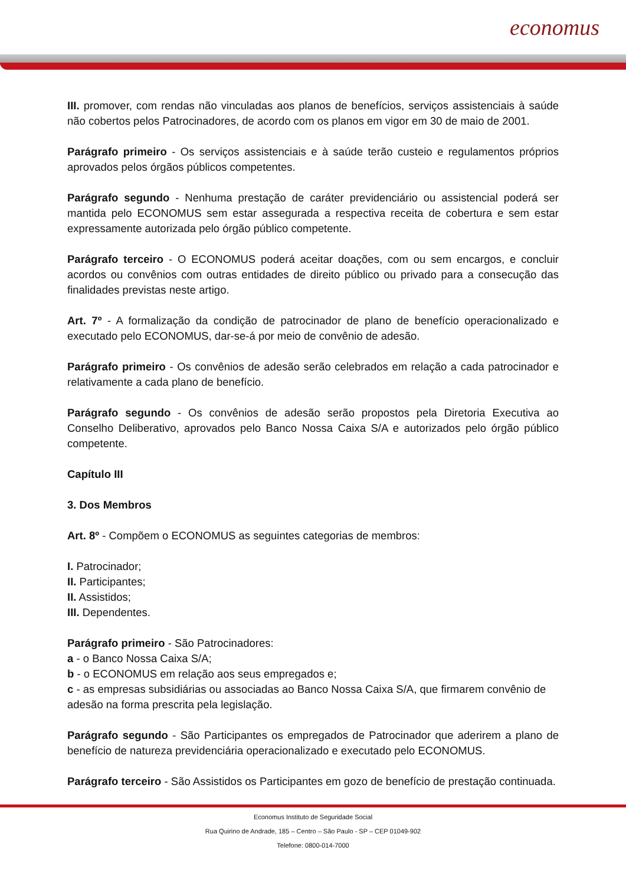economus
III. promover, com rendas não vinculadas aos planos de benefícios, serviços assistenciais à saúde não cobertos pelos Patrocinadores, de acordo com os planos em vigor em 30 de maio de 2001.
Parágrafo primeiro - Os serviços assistenciais e à saúde terão custeio e regulamentos próprios aprovados pelos órgãos públicos competentes.
Parágrafo segundo - Nenhuma prestação de caráter previdenciário ou assistencial poderá ser mantida pelo ECONOMUS sem estar assegurada a respectiva receita de cobertura e sem estar expressamente autorizada pelo órgão público competente.
Parágrafo terceiro - O ECONOMUS poderá aceitar doações, com ou sem encargos, e concluir acordos ou convênios com outras entidades de direito público ou privado para a consecução das finalidades previstas neste artigo.
Art. 7º - A formalização da condição de patrocinador de plano de benefício operacionalizado e executado pelo ECONOMUS, dar-se-á por meio de convênio de adesão.
Parágrafo primeiro - Os convênios de adesão serão celebrados em relação a cada patrocinador e relativamente a cada plano de benefício.
Parágrafo segundo - Os convênios de adesão serão propostos pela Diretoria Executiva ao Conselho Deliberativo, aprovados pelo Banco Nossa Caixa S/A e autorizados pelo órgão público competente.
Capítulo III
3. Dos Membros
Art. 8º - Compõem o ECONOMUS as seguintes categorias de membros:
I. Patrocinador;
II. Participantes;
II. Assistidos;
III. Dependentes.
Parágrafo primeiro - São Patrocinadores:
a - o Banco Nossa Caixa S/A;
b - o ECONOMUS em relação aos seus empregados e;
c - as empresas subsidiárias ou associadas ao Banco Nossa Caixa S/A, que firmarem convênio de adesão na forma prescrita pela legislação.
Parágrafo segundo - São Participantes os empregados de Patrocinador que aderirem a plano de benefício de natureza previdenciária operacionalizado e executado pelo ECONOMUS.
Parágrafo terceiro - São Assistidos os Participantes em gozo de benefício de prestação continuada.
Economus Instituto de Seguridade Social
Rua Quirino de Andrade, 185 – Centro – São Paulo - SP – CEP 01049-902
Telefone: 0800-014-7000